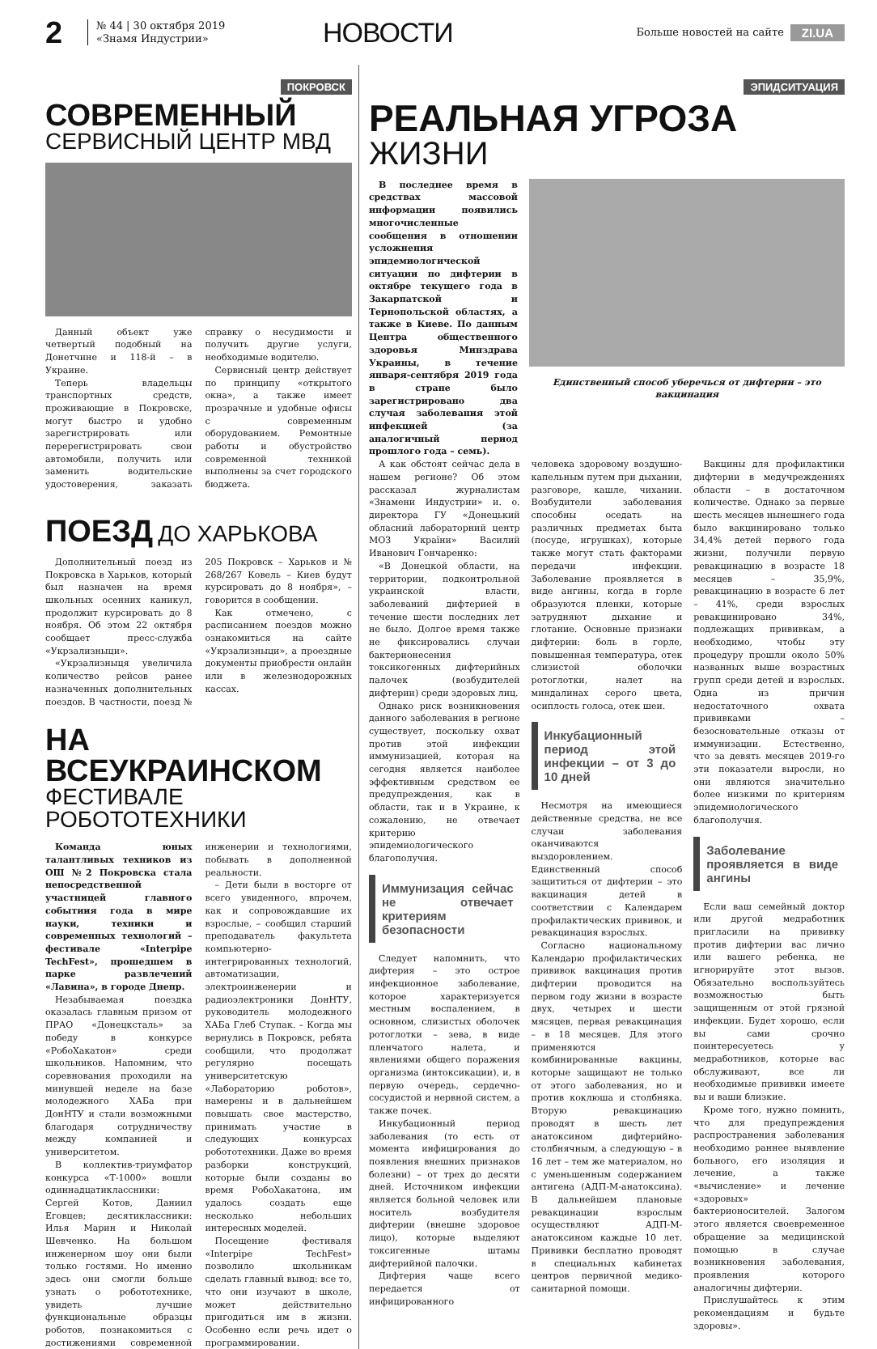2
№ 44 | 30 октября 2019
«Знамя Индустрии»
НОВОСТИ
Больше новостей на сайте
ZI.UA
ПОКРОВСК
СОВРЕМЕННЫЙ СЕРВИСНЫЙ ЦЕНТР МВД
Данный объект уже четвертый подобный на Донетчине и 118-й – в Украине.
Теперь владельцы транспортных средств, проживающие в Покровске, могут быстро и удобно зарегистрировать или перерегистрировать свои автомобили, получить или заменить водительские удостоверения, заказать справку о несудимости и получить другие услуги, необходимые водителю.
Сервисный центр действует по принципу «открытого окна», а также имеет прозрачные и удобные офисы с современным оборудованием. Ремонтные работы и обустройство современной техникой выполнены за счет городского бюджета.
ПОЕЗД ДО ХАРЬКОВА
Дополнительный поезд из Покровска в Харьков, который был назначен на время школьных осенних каникул, продолжит курсировать до 8 ноября. Об этом 22 октября сообщает пресс-служба «Укрзализныци».
«Укрзализныця увеличила количество рейсов ранее назначенных дополнительных поездов. В частности, поезд № 205 Покровск – Харьков и № 268/267 Ковель – Киев будут курсировать до 8 ноября», – говорится в сообщении.
Как отмечено, с расписанием поездов можно ознакомиться на сайте «Укрзализныци», а проездные документы приобрести онлайн или в железнодорожных кассах.
НА ВСЕУКРАИНСКОМ
ФЕСТИВАЛЕ РОБОТОТЕХНИКИ
Команда юных талантливых техников из ОШ №2 Покровска стала непосредственной участницей главного событиия года в мире науки, техники и современных технологий – фестивале «Interpipe TechFest», прошедшем в парке развлечений «Лавина», в городе Днепр.
Незабываемая поездка оказалась главным призом от ПРАО «Донецксталь» за победу в конкурсе «РобоХакатон» среди школьников. Напомним, что соревнования проходили на минувшей неделе на базе молодежного ХАБа при ДонНТУ и стали возможными благодаря сотрудничеству между компанией и университетом.
В коллектив-триумфатор конкурса «Т-1000» вошли одиннадцатиклассники: Сергей Котов, Даниил Еговцев; десятиклассники: Илья Марин и Николай Шевченко. На большом инженерном шоу они были только гостями. Но именно здесь они смогли больше узнать о робототехнике, увидеть лучшие функциональные образцы роботов, познакомиться с достижениями современной инженерии и технологиями, побывать в дополненной реальности.
– Дети были в восторге от всего увиденного, впрочем, как и сопровождавшие их взрослые, – сообщил старший преподаватель факультета компьютерно-интегрированных технологий, автоматизации, электроинженерии и радиоэлектроники ДонНТУ, руководитель молодежного ХАБа Глеб Ступак. – Когда мы вернулись в Покровск, ребята сообщили, что продолжат регулярно посещать университетскую «Лабораторию роботов», намерены и в дальнейшем повышать свое мастерство, принимать участие в следующих конкурсах робототехники. Даже во время разборки конструкций, которые были созданы во время РобоХакатона, им удалось создать еще несколько небольших интересных моделей.
Посещение фестиваля «Interpipe TechFest» позволило школьникам сделать главный вывод: все то, что они изучают в школе, может действительно пригодиться им в жизни. Особенно если речь идет о программировании.
ЭПИДСИТУАЦИЯ
РЕАЛЬНАЯ УГРОЗА ЖИЗНИ
В последнее время в средствах массовой информации появились многочисленные сообщения в отношении усложнения эпидемиологической ситуации по дифтерии в октябре текущего года в Закарпатской и Тернопольской областях, а также в Киеве. По данным Центра общественного здоровья Минздрава Украины, в течение января-сентября 2019 года в стране было зарегистрировано два случая заболевания этой инфекцией (за аналогичный период прошлого года – семь).
Единственный способ уберечься от дифтерии – это вакцинация
А как обстоят сейчас дела в нашем регионе? Об этом рассказал журналистам «Знамени Индустрии» и. о. директора ГУ «Донецький обласний лабораторний центр МОЗ України» Василий Иванович Гончаренко:
«В Донецкой области, на территории, подконтрольной украинской власти, заболеваний дифтерией в течение шести последних лет не было. Долгое время также не фиксировались случаи бактерионесения токсикогенных дифтерийных палочек (возбудителей дифтерии) среди здоровых лиц.
Однако риск возникновения данного заболевания в регионе существует, поскольку охват против этой инфекции иммунизацией, которая на сегодня является наиболее эффективным средством ее предупреждения, как в области, так и в Украине, к сожалению, не отвечает критерию эпидемиологического благополучия.
Иммунизация сейчас не отвечает критериям безопасности
Следует напомнить, что дифтерия – это острое инфекционное заболевание, которое характеризуется местным воспалением, в основном, слизистых оболочек ротоглотки – зева, в виде пленчатого налета, и явлениями общего поражения организма (интоксикации), и, в первую очередь, сердечно-сосудистой и нервной систем, а также почек.
Инкубационный период заболевания (то есть от момента инфицирования до появления внешних признаков болезни) – от трех до десяти дней. Источником инфекции является больной человек или носитель возбудителя дифтерии (внешне здоровое лицо), которые выделяют токсигенные штамы дифтерийной палочки.
Дифтерия чаще всего передается от инфицированного
человека здоровому воздушно-капельным путем при дыхании, разговоре, кашле, чихании. Возбудители заболевания способны оседать на различных предметах быта (посуде, игрушках), которые также могут стать факторами передачи инфекции. Заболевание проявляется в виде ангины, когда в горле образуются пленки, которые затрудняют дыхание и глотание. Основные признаки дифтерии: боль в горле, повышенная температура, отек слизистой оболочки ротоглотки, налет на миндалинах серого цвета, осиплость голоса, отек шеи.
Инкубационный период этой инфекции – от 3 до 10 дней
Несмотря на имеющиеся действенные средства, не все случаи заболевания оканчиваются выздоровлением. Единственный способ защититься от дифтерии – это вакцинация детей в соответствии с Календарем профилактических прививок, и ревакцинация взрослых.
Согласно национальному Календарю профилактических прививок вакцинация против дифтерии проводится на первом году жизни в возрасте двух, четырех и шести мясяцев, первая ревакцинация – в 18 месяцев. Для этого применяются комбинированные вакцины, которые защищают не только от этого заболевания, но и против коклюша и столбняка. Вторую ревакцинацию проводят в шесть лет анатоксином дифтерийно-столбнячным, а следующую – в 16 лет – тем же материалом, но с уменьшенным содержанием антигена (АДП-М-анатоксина). В дальнейшем плановые ревакцинации взрослым осуществляют АДП-М-анатоксином каждые 10 лет. Прививки бесплатно проводят в специальных кабинетах центров первичной медико-санитарной помощи.
Вакцины для профилактики дифтерии в медучреждениях области – в достаточном количестве. Однако за первые шесть месяцев нынешнего года было вакцинировано только 34,4% детей первого года жизни, получили первую ревакцинацию в возрасте 18 месяцев – 35,9%, ревакцинацию в возрасте 6 лет – 41%, среди взрослых ревакцинировано 34%, подлежащих прививкам, а необходимо, чтобы эту процедуру прошли около 50% названных выше возрастных групп среди детей и взрослых. Одна из причин недостаточного охвата прививками – безосновательные отказы от иммунизации. Естественно, что за девять месяцев 2019-го эти показатели выросли, но они являются значительно более низкими по критериям эпидемиологического благополучия.
Заболевание проявляется в виде ангины
Если ваш семейный доктор или другой медработник пригласили на прививку против дифтерии вас лично или вашего ребенка, не игнорируйте этот вызов. Обязательно воспользуйтесь возможностью быть защищенным от этой грязной инфекции. Будет хорошо, если вы сами срочно поинтересуетесь у медработников, которые вас обслуживают, все ли необходимые прививки имеете вы и ваши близкие.
Кроме того, нужно помнить, что для предупреждения распространения заболевания необходимо раннее выявление больного, его изоляция и лечение, а также «вычисление» и лечение «здоровых» бактерионосителей. Залогом этого является своевременное обращение за медицинской помощью в случае возникновения заболевания, проявления которого аналогичны дифтерии.
Прислушайтесь к этим рекомендациям и будьте здоровы».